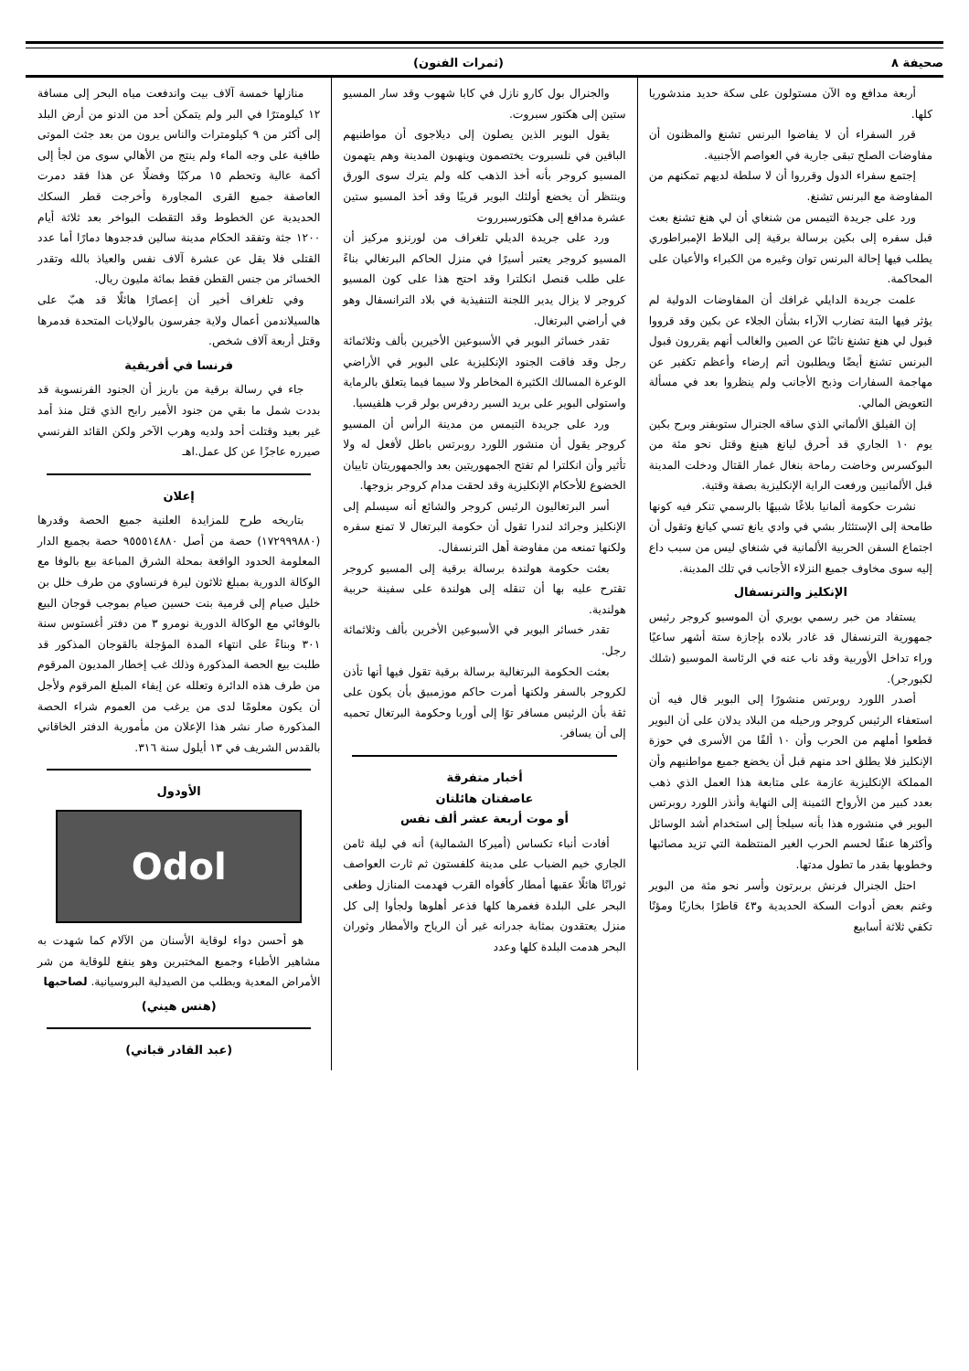صحيفة ٨ (ثمرات الفنون)
أربعة مدافع وه الآن مستولون على سكة حديد مندشوريا كلها.
قرر السفراء أن لا يفاضوا البرنس تشنغ والمظنون أن مفاوضات الصلح تبقى جارية في العواصم الأجنبية.
إجتمع سفراء الدول وقرروا أن لا سلطة لديهم تمكنهم من المفاوضة مع البرنس تشنغ.
ورد على جريدة التيمس من شنغاي أن لي هنغ تشنغ بعث قبل سفره إلى بكين برسالة برقية إلى البلاط الإمبراطوري يطلب فيها إحالة البرنس توان وغيره من الكبراء والأعيان على المحاكمة.
علمت جريدة الدايلي غرافك أن المفاوضات الدولية لم يؤثر فيها البتة تضارب الآراء بشأن الجلاء عن بكين وقد قرووا قبول لي هنغ تشنغ نائبًا عن الصين والغالب أنهم يقررون قبول البرنس تشنغ أيضًا ويطلبون أتم إرضاء وأعظم تكفير عن مهاجمة السفارات وذبح الأجانب ولم ينظروا بعد في مسألة التعويض المالي.
إن الفيلق الألماني الذي ساقه الجنرال ستوبفنر وبرح بكين يوم ١٠ الجاري قد أحرق ليانغ هينغ وقتل نحو مئة من البوكسرس وخاضت رماحة بنغال غمار القتال ودخلت المدينة قبل الألمانيين ورفعت الراية الإنكليزية بصفة وقتية.
نشرت حكومة ألمانيا بلاغًا شبيهًا بالرسمي تنكر فيه كونها طامحة إلى الإستئثار بشي في وادي يانغ تسي كيانغ وتقول أن اجتماع السفن الحربية الألمانية في شنغاي ليس من سبب داع إليه سوى مخاوف جميع النزلاء الأجانب في تلك المدينة.
الإنكليز والترنسفال
يستفاد من خبر رسمي بويري أن الموسيو كروجر رئيس جمهورية الترنسفال قد غادر بلاده بإجازة ستة أشهر ساعيًا وراء تداخل الأوربية وقد ناب عنه في الرئاسة الموسيو (شلك لكبورجر).
أصدر اللورد روبرتس منشورًا إلى البوير قال فيه أن استعفاء الرئيس كروجر ورحيله من البلاد يدلان على أن البوير قطعوا أملهم من الحرب وأن ١٠ ألفًا من الأسرى في حوزة الإنكليز فلا يطلق احد منهم قبل أن يخضع جميع مواطنيهم وأن المملكة الإنكليزية عازمة على متابعة هذا العمل الذي ذهب بعدد كبير من الأرواح الثمينة إلى النهاية وأنذر اللورد روبرتس البوير في منشوره هذا بأنه سيلجأ إلى استخدام أشد الوسائل وأكثرها عنفًا لحسم الحرب الغير المنتظمة التي تزيد مصائبها وخطوبها بقدر ما تطول مدتها.
احتل الجنرال فرنش بربرتون وأسر نحو مئة من البوير وغنم بعض أدوات السكة الحديدية و٤٣ قاطرًا بخاريًا ومؤنًا تكفي ثلاثة أسابيع
والجنرال بول كارو نازل في كابا شهوب وقد سار المسيو ستين إلى هكتور سبروت.
يقول البوير الذين يصلون إلى ديلاجوى أن مواطنيهم الباقين في نلسبروت يختصمون وينهبون المدينة وهم يتهمون المسيو كروجر بأنه أخذ الذهب كله ولم يترك سوى الورق وينتظر أن يخضع أولئك البوير قريبًا وقد أخذ المسيو ستين عشرة مدافع إلى هكتورسبرروت
ورد على جريدة الديلي تلغراف من لورنزو مركيز أن المسيو كروجر يعتبر أسيرًا في منزل الحاكم البرتغالي بناءً على طلب قنصل انكلترا وقد احتج هذا على كون المسيو كروجر لا يزال يدير اللجنة التنفيذية في بلاد الترانسفال وهو في أراضي البرتغال.
تقدر خسائر البوير في الأسبوعين الأخيرين بألف وثلاثمائة رجل وقد فاقت الجنود الإنكليزية على البوير في الأراضي الوعرة المسالك الكثيرة المخاطر ولا سيما فيما يتعلق بالرماية واستولى البوير على بريد السير ردفرس بولر قرب هلفيسيا.
ورد على جريدة التيمس من مدينة الرأس أن المسيو كروجر يقول أن منشور اللورد روبرتس باطل لأفعل له ولا تأثير وأن انكلترا لم تفتح الجمهوريتين بعد والجمهوريتان تاييان الخضوع للأحكام الإنكليزية وقد لحقت مدام كروجر بزوجها.
أسر البرتغاليون الرئيس كروجر والشائع أنه سيسلم إلى الإنكليز وجرائد لندرا تقول أن حكومة البرتغال لا تمنع سفره ولكنها تمنعه من مفاوضة أهل الترنسفال.
بعثت حكومة هولندة برسالة برقية إلى المسيو كروجر تقترح عليه بها أن تنقله إلى هولندة على سفينة حربية هولندية.
تقدر خسائر البوير في الأسبوعين الأخرين بألف وثلاثمائة رجل.
بعثت الحكومة البرتغالية برسالة برقية تقول فيها أنها تأذن لكروجر بالسفر ولكنها أمرت حاكم موزمبيق بأن يكون على ثقة بأن الرئيس مسافر توًا إلى أوربا وحكومة البرتغال تحميه إلى أن يسافر.
أخبار متفرقة
عاصفتان هائلتان
أو موت أربعة عشر ألف نفس
أفادت أنباء تكساس (أميركا الشمالية) أنه في ليلة ثامن الجاري خيم الضباب على مدينة كلفستون ثم ثارت العواصف ثورانًا هائلًا عقبها أمطار كأفواه القرب فهدمت المنازل وطغى البحر على البلدة فغمرها كلها فذعر أهلوها ولجأوا إلى كل منزل يعتقدون بمثابة جدرانه غير أن الرياح والأمطار وثوران البحر هدمت البلدة كلها وعدد
منازلها خمسة آلاف بيت واندفعت مياه البحر إلى مسافة ١٢ كيلومترًا في البر ولم يتمكن أحد من الدنو من أرض البلد إلى أكثر من ٩ كيلومترات والناس يرون من بعد جثث الموتى طافية على وجه الماء ولم ينتج من الأهالي سوى من لجأ إلى أكمة عالية وتحطم ١٥ مركبًا وفضلًا عن هذا فقد دمرت العاصفة جميع القرى المجاورة وأخرجت قطر السكك الحديدية عن الخطوط وقد التقطت البواخر بعد ثلاثة أيام ١٢٠٠ جثة وتفقد الحكام مدينة سالين فدجدوها دمارًا أما عدد القتلى فلا يقل عن عشرة آلاف نفس والعياذ بالله وتقدر الخسائر من جنس القطن فقط بمائة مليون ريال.
وفي تلغراف أخير أن إعصارًا هائلًا قد هبّ على هالسيلاندمن أعمال ولاية جفرسون بالولايات المتحدة فدمرها وقتل أربعة آلاف شخص.
فرنسا في أفريقية
جاء في رسالة برقية من باريز أن الجنود الفرنسوية قد بددت شمل ما بقي من جنود الأمير رابح الذي قتل منذ أمد غير بعيد وقتلت أحد ولديه وهرب الآخر ولكن القائد الفرنسي صيرره عاجزًا عن كل عمل.اهـ
إعلان
بتاريخه طرح للمزايدة العلنية جميع الحصة وقدرها (١٧٢٩٩٩٨٨٠) حصة من أصل ٩٥٥٥١٤٨٨٠ حصة بجميع الدار المعلومة الحدود الواقعة بمحلة الشرق المباعة بيع بالوفا مع الوكالة الدورية بمبلغ ثلاثون ليرة فرنساوي من طرف خلل بن خليل صيام إلى قرمية بنت حسين صيام بموجب قوجان البيع بالوفائي مع الوكالة الدورية نومرو ٣ من دفتر أغستوس سنة ٣٠١ وبناءً على انتهاء المدة المؤجلة بالقوجان المذكور قد طلبت بيع الحصة المذكورة وذلك غب إخطار المديون المرقوم من طرف هذه الدائرة وتعلله عن إيفاء المبلغ المرقوم ولأجل أن يكون معلومًا لدى من يرغب من العموم شراء الحصة المذكورة صار نشر هذا الإعلان من مأمورية الدفتر الخاقاني بالقدس الشريف في ١٣ أيلول سنة ٣١٦.
الأودول
Odol
هو أحسن دواء لوقاية الأسنان من الآلام كما شهدت به مشاهير الأطباء وجميع المختبرين وهو ينفع للوقاية من شر الأمراض المعدية ويطلب من الصيدلية البروسيانية. لصاحبها
(هنس هيني)
(عبد القادر قباني)